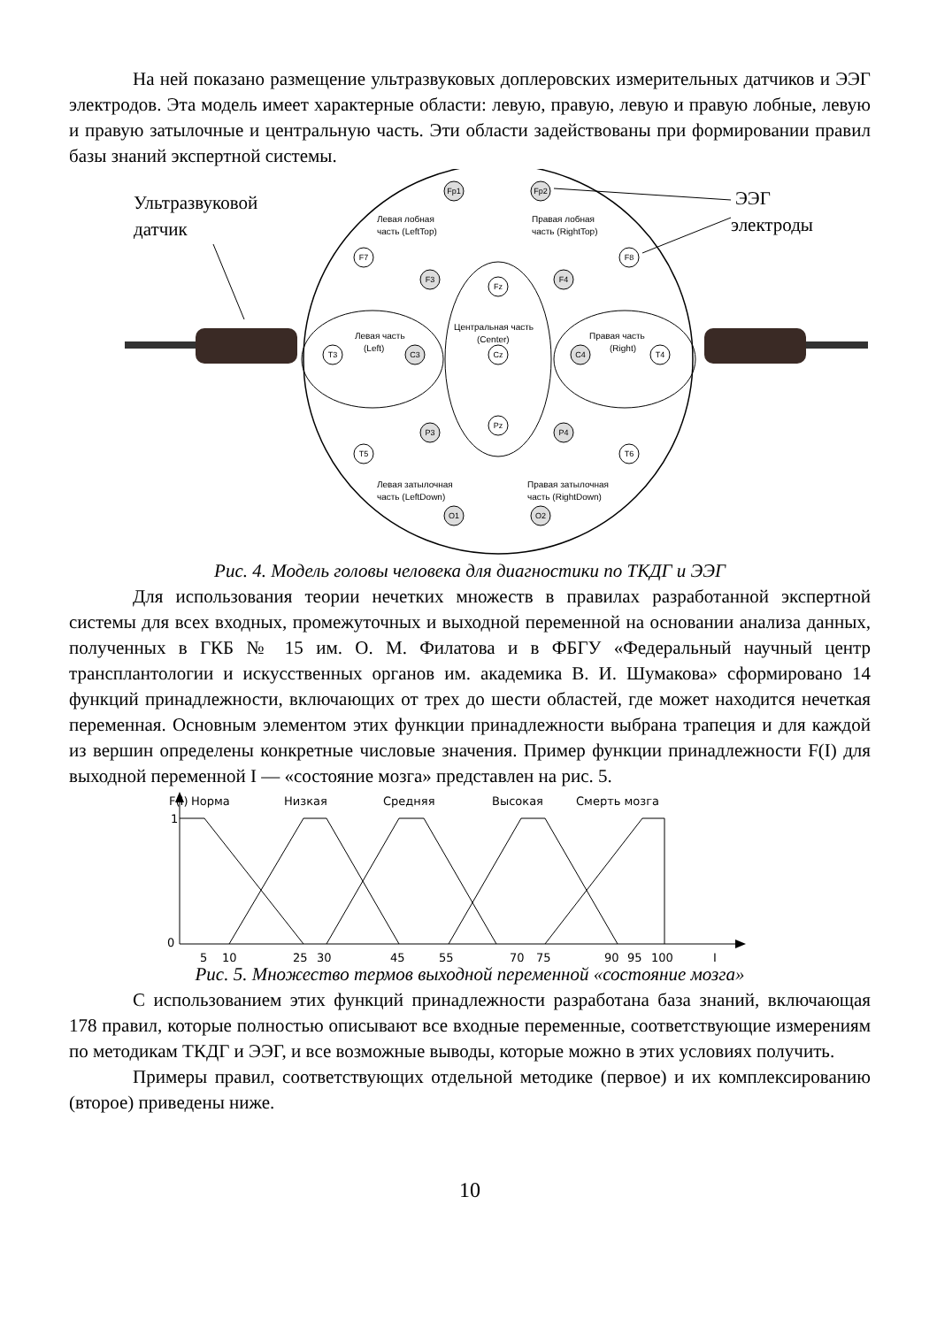На ней показано размещение ультразвуковых доплеровских измерительных датчиков и ЭЭГ электродов. Эта модель имеет характерные области: левую, правую, левую и правую лобные, левую и правую затылочные и центральную часть. Эти области задействованы при формировании правил базы знаний экспертной системы.
Ультразвуковой
датчик
Левая лобная
часть (LeftTop)
Правая лобная
часть (RightTop)
Левая часть
(Left)
Центральная часть
(Center)
Правая часть
(Right)
Левая затылочная
часть (LeftDown)
Правая затылочная
часть (RightDown)
Fp1
Fp2
F3
F4
C3
C4
P3
P4
O1
O2
F7
F8
T3
T4
T5
T6
Fz
Cz
Pz
ЭЭГ
электроды
Рис. 4. Модель головы человека для диагностики по ТКДГ и ЭЭГ
Для использования теории нечетких множеств в правилах разработанной экспертной системы для всех входных, промежуточных и выходной переменной на основании анализа данных, полученных в ГКБ № 15 им. О. М. Филатова и в ФБГУ «Федеральный научный центр трансплантологии и искусственных органов им. академика В. И. Шумакова» сформировано 14 функций принадлежности, включающих от трех до шести областей, где может находится нечеткая переменная. Основным элементом этих функции принадлежности выбрана трапеция и для каждой из вершин определены конкретные числовые значения. Пример функции принадлежности F(I) для выходной переменной I — «состояние мозга» представлен на рис. 5.
F(I)
Норма
Низкая
Средняя
Высокая
Смерть мозга
1
0
5
10
25
30
45
55
70
75
90
95
100
I
Рис. 5. Множество термов выходной переменной «состояние мозга»
С использованием этих функций принадлежности разработана база знаний, включающая 178 правил, которые полностью описывают все входные переменные, соответствующие измерениям по методикам ТКДГ и ЭЭГ, и все возможные выводы, которые можно в этих условиях получить.
Примеры правил, соответствующих отдельной методике (первое) и их комплексированию (второе) приведены ниже.
10